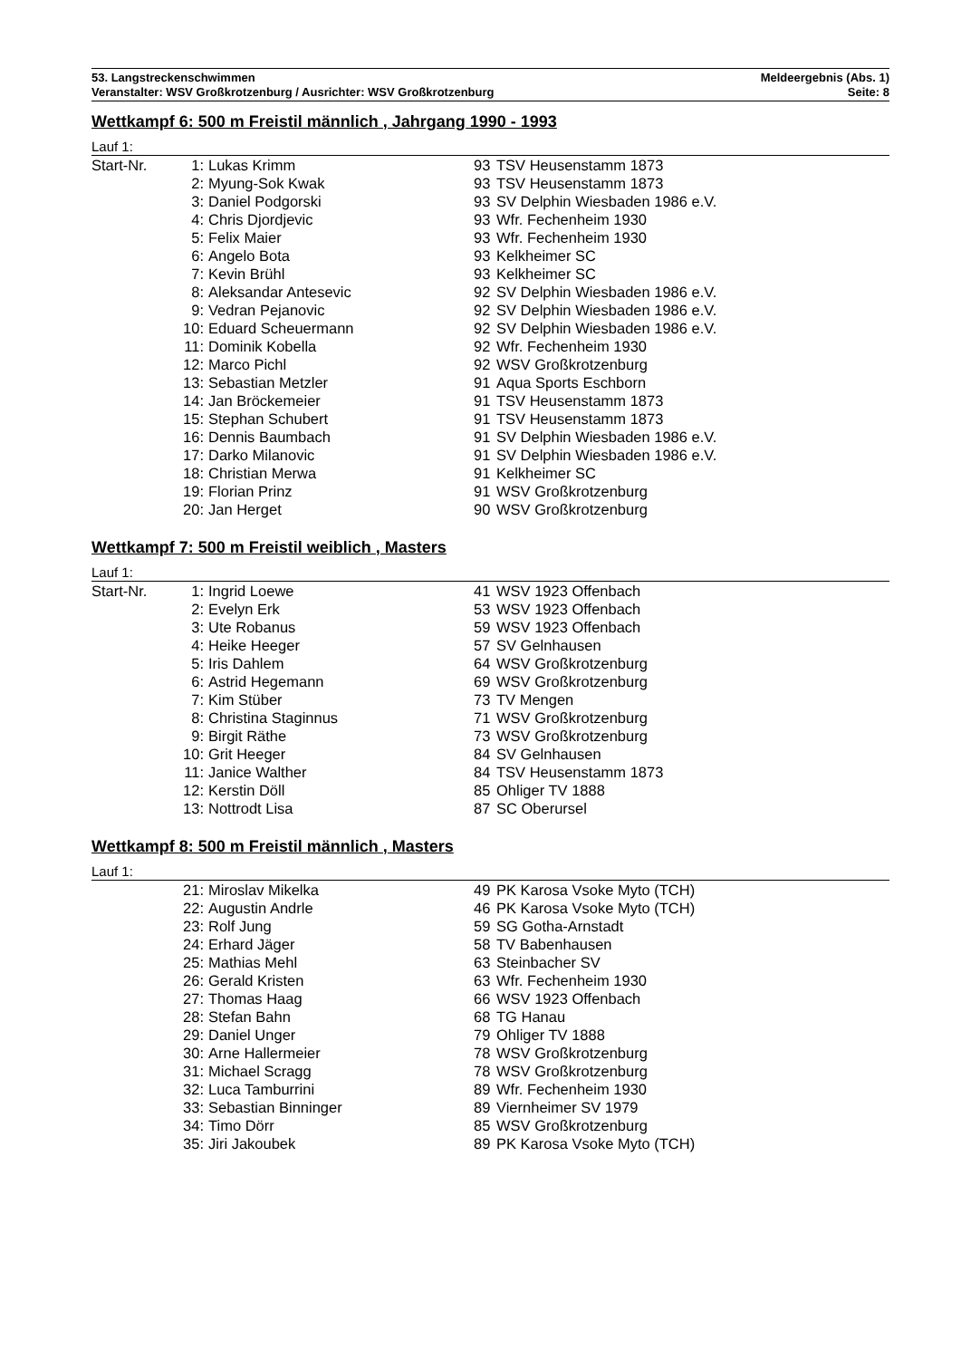53. Langstreckenschwimmen Meldeergebnis (Abs. 1)
Veranstalter: WSV Großkrotzenburg / Ausrichter: WSV Großkrotzenburg Seite: 8
Wettkampf 6: 500 m Freistil männlich , Jahrgang 1990 - 1993
Lauf 1:
| Start-Nr. | 1: | Lukas Krimm | 93 | TSV Heusenstamm 1873 |
| | 2: | Myung-Sok Kwak | 93 | TSV Heusenstamm 1873 |
| | 3: | Daniel Podgorski | 93 | SV Delphin Wiesbaden 1986 e.V. |
| | 4: | Chris Djordjevic | 93 | Wfr. Fechenheim 1930 |
| | 5: | Felix Maier | 93 | Wfr. Fechenheim 1930 |
| | 6: | Angelo Bota | 93 | Kelkheimer SC |
| | 7: | Kevin Brühl | 93 | Kelkheimer SC |
| | 8: | Aleksandar Antesevic | 92 | SV Delphin Wiesbaden 1986 e.V. |
| | 9: | Vedran Pejanovic | 92 | SV Delphin Wiesbaden 1986 e.V. |
| | 10: | Eduard Scheuermann | 92 | SV Delphin Wiesbaden 1986 e.V. |
| | 11: | Dominik Kobella | 92 | Wfr. Fechenheim 1930 |
| | 12: | Marco Pichl | 92 | WSV Großkrotzenburg |
| | 13: | Sebastian Metzler | 91 | Aqua Sports Eschborn |
| | 14: | Jan Bröckemeier | 91 | TSV Heusenstamm 1873 |
| | 15: | Stephan Schubert | 91 | TSV Heusenstamm 1873 |
| | 16: | Dennis Baumbach | 91 | SV Delphin Wiesbaden 1986 e.V. |
| | 17: | Darko Milanovic | 91 | SV Delphin Wiesbaden 1986 e.V. |
| | 18: | Christian Merwa | 91 | Kelkheimer SC |
| | 19: | Florian Prinz | 91 | WSV Großkrotzenburg |
| | 20: | Jan Herget | 90 | WSV Großkrotzenburg |
Wettkampf 7: 500 m Freistil weiblich , Masters
Lauf 1:
| Start-Nr. | 1: | Ingrid Loewe | 41 | WSV 1923 Offenbach |
| | 2: | Evelyn Erk | 53 | WSV 1923 Offenbach |
| | 3: | Ute Robanus | 59 | WSV 1923 Offenbach |
| | 4: | Heike Heeger | 57 | SV Gelnhausen |
| | 5: | Iris Dahlem | 64 | WSV Großkrotzenburg |
| | 6: | Astrid Hegemann | 69 | WSV Großkrotzenburg |
| | 7: | Kim Stüber | 73 | TV Mengen |
| | 8: | Christina Staginnus | 71 | WSV Großkrotzenburg |
| | 9: | Birgit Räthe | 73 | WSV Großkrotzenburg |
| | 10: | Grit Heeger | 84 | SV Gelnhausen |
| | 11: | Janice Walther | 84 | TSV Heusenstamm 1873 |
| | 12: | Kerstin Döll | 85 | Ohliger TV 1888 |
| | 13: | Nottrodt Lisa | 87 | SC Oberursel |
Wettkampf 8: 500 m Freistil männlich , Masters
Lauf 1:
| | 21: | Miroslav Mikelka | 49 | PK Karosa Vsoke Myto (TCH) |
| | 22: | Augustin Andrle | 46 | PK Karosa Vsoke Myto (TCH) |
| | 23: | Rolf Jung | 59 | SG Gotha-Arnstadt |
| | 24: | Erhard Jäger | 58 | TV Babenhausen |
| | 25: | Mathias Mehl | 63 | Steinbacher SV |
| | 26: | Gerald Kristen | 63 | Wfr. Fechenheim 1930 |
| | 27: | Thomas Haag | 66 | WSV 1923 Offenbach |
| | 28: | Stefan Bahn | 68 | TG Hanau |
| | 29: | Daniel Unger | 79 | Ohliger TV 1888 |
| | 30: | Arne Hallermeier | 78 | WSV Großkrotzenburg |
| | 31: | Michael Scragg | 78 | WSV Großkrotzenburg |
| | 32: | Luca Tamburrini | 89 | Wfr. Fechenheim 1930 |
| | 33: | Sebastian Binninger | 89 | Viernheimer SV 1979 |
| | 34: | Timo Dörr | 85 | WSV Großkrotzenburg |
| | 35: | Jiri Jakoubek | 89 | PK Karosa Vsoke Myto (TCH) |